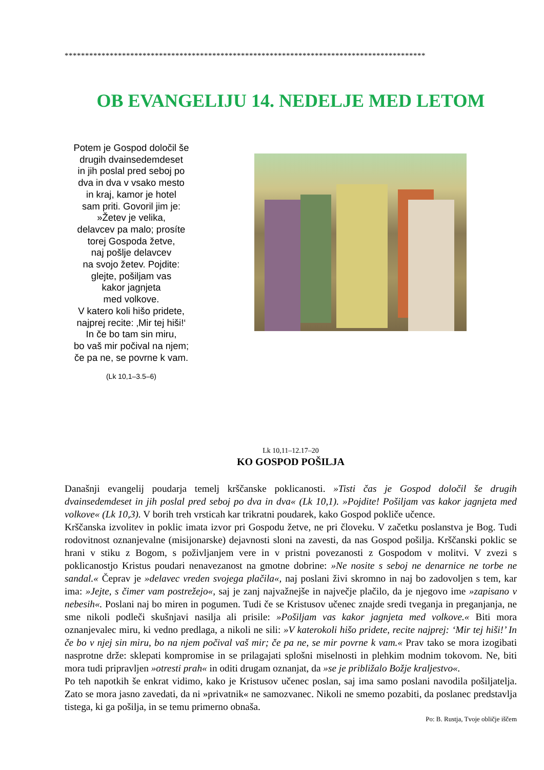****************************************************************************************
OB EVANGELIJU 14. NEDELJE MED LETOM
Potem je Gospod določil še
drugih dvainsedemdeset
in jih poslal pred seboj po
dva in dva v vsako mesto
in kraj, kamor je hotel
sam priti. Govoril jim je:
»Žetev je velika,
delavcev pa malo; prosíte
torej Gospoda žetve,
naj pošlje delavcev
na svojo žetev. Pojdite:
glejte, pošiljam vas
kakor jagnjeta
med volkove.
V katero koli hišo pridete,
najprej recite: ‚Mir tej hiši!‘
In če bo tam sin miru,
bo vaš mir počival na njem;
če pa ne, se povrne k vam.
(Lk 10,1–3.5–6)
Lk 10,11–12.17–20
KO GOSPOD POŠILJA
Današnji evangelij poudarja temelj krščanske poklicanosti. »Tisti čas je Gospod določil še drugih dvainsedemdeset in jih poslal pred seboj po dva in dva« (Lk 10,1). »Pojdite! Pošiljam vas kakor jagnjeta med volkove« (Lk 10,3). V borih treh vrsticah kar trikratni poudarek, kako Gospod pokliče učence.
Krščanska izvolitev in poklic imata izvor pri Gospodu žetve, ne pri človeku. V začetku poslanstva je Bog. Tudi rodovitnost oznanjevalne (misijonarske) dejavnosti sloni na zavesti, da nas Gospod pošilja. Krščanski poklic se hrani v stiku z Bogom, s poživljanjem vere in v pristni povezanosti z Gospodom v molitvi. V zvezi s poklicanostjo Kristus poudari nenavezanost na gmotne dobrine: »Ne nosite s seboj ne denarnice ne torbe ne sandal.« Čeprav je »delavec vreden svojega plačila«, naj poslani živi skromno in naj bo zadovoljen s tem, kar ima: »Jejte, s čimer vam postrežejo«, saj je zanj najvažnejše in največje plačilo, da je njegovo ime »zapisano v nebesih«. Poslani naj bo miren in pogumen. Tudi če se Kristusov učenec znajde sredi tveganja in preganjanja, ne sme nikoli podleči skušnjavi nasilja ali prisile: »Pošiljam vas kakor jagnjeta med volkove.« Biti mora oznanjevalec miru, ki vedno predlaga, a nikoli ne sili: »V katerokoli hišo pridete, recite najprej: ‘Mir tej hiši!’ In če bo v njej sin miru, bo na njem počival vaš mir; če pa ne, se mir povrne k vam.« Prav tako se mora izogibati nasprotne drže: sklepati kompromise in se prilagajati splošni miselnosti in plehkim modnim tokovom. Ne, biti mora tudi pripravljen »otresti prah« in oditi drugam oznanjat, da »se je približalo Božje kraljestvo«.
Po teh napotkih še enkrat vidimo, kako je Kristusov učenec poslan, saj ima samo poslani navodila pošiljatelja. Zato se mora jasno zavedati, da ni »privatnik« ne samozvanec. Nikoli ne smemo pozabiti, da poslanec predstavlja tistega, ki ga pošilja, in se temu primerno obnaša.
Po: B. Rustja, Tvoje obličje iščem